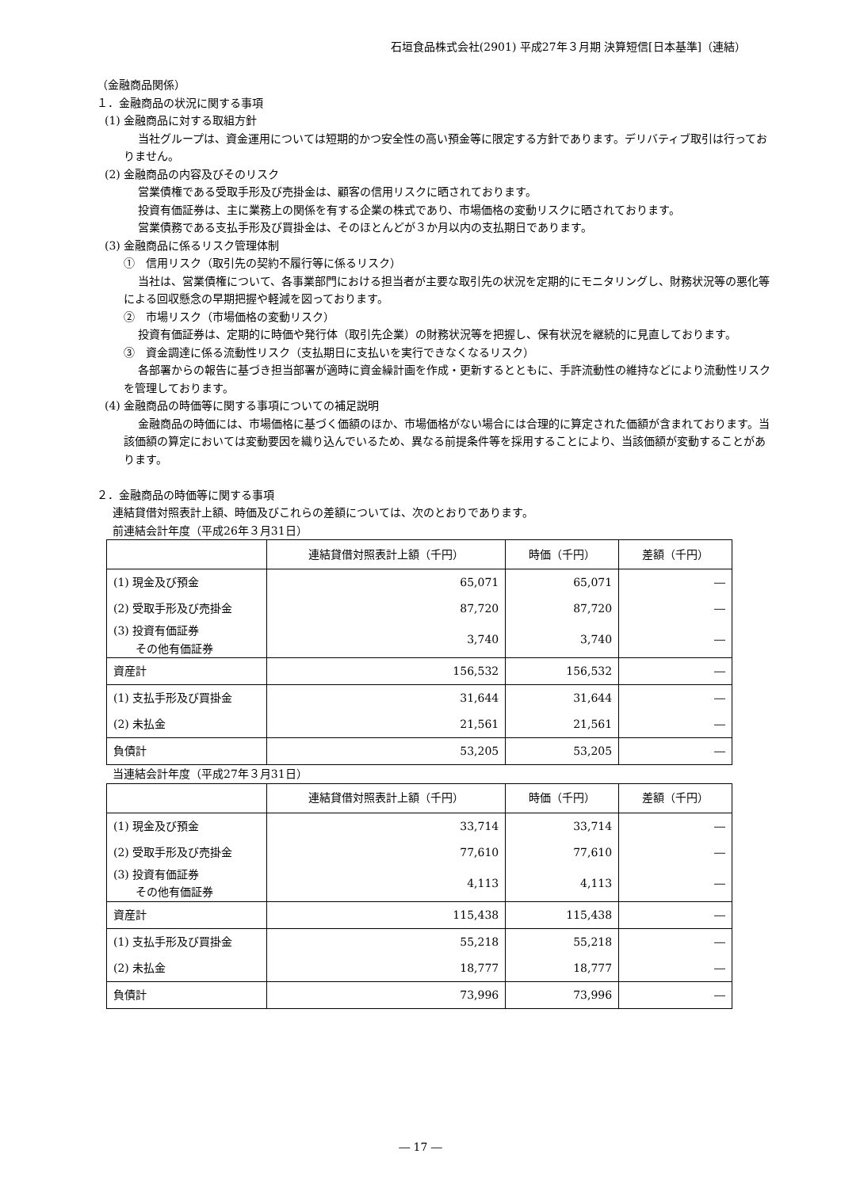石垣食品株式会社(2901) 平成27年３月期 決算短信[日本基準]（連結）
（金融商品関係）
１．金融商品の状況に関する事項
(1) 金融商品に対する取組方針
当社グループは、資金運用については短期的かつ安全性の高い預金等に限定する方針であります。デリバティブ取引は行っておりません。
(2) 金融商品の内容及びそのリスク
営業債権である受取手形及び売掛金は、顧客の信用リスクに晒されております。
投資有価証券は、主に業務上の関係を有する企業の株式であり、市場価格の変動リスクに晒されております。
営業債務である支払手形及び買掛金は、そのほとんどが３か月以内の支払期日であります。
(3) 金融商品に係るリスク管理体制
①　信用リスク（取引先の契約不履行等に係るリスク）
当社は、営業債権について、各事業部門における担当者が主要な取引先の状況を定期的にモニタリングし、財務状況等の悪化等による回収懸念の早期把握や軽減を図っております。
②　市場リスク（市場価格の変動リスク）
投資有価証券は、定期的に時価や発行体（取引先企業）の財務状況等を把握し、保有状況を継続的に見直しております。
③　資金調達に係る流動性リスク（支払期日に支払いを実行できなくなるリスク）
各部署からの報告に基づき担当部署が適時に資金繰計画を作成・更新するとともに、手許流動性の維持などにより流動性リスクを管理しております。
(4) 金融商品の時価等に関する事項についての補足説明
金融商品の時価には、市場価格に基づく価額のほか、市場価格がない場合には合理的に算定された価額が含まれております。当該価額の算定においては変動要因を織り込んでいるため、異なる前提条件等を採用することにより、当該価額が変動することがあります。
２．金融商品の時価等に関する事項
連結貸借対照表計上額、時価及びこれらの差額については、次のとおりであります。
前連結会計年度（平成26年３月31日）
| | 連結貸借対照表計上額（千円） | 時価（千円） | 差額（千円） |
| --- | --- | --- | --- |
| (1) 現金及び預金 | 65,071 | 65,071 | ― |
| (2) 受取手形及び売掛金 | 87,720 | 87,720 | ― |
| (3) 投資有価証券 その他有価証券 | 3,740 | 3,740 | ― |
| 資産計 | 156,532 | 156,532 | ― |
| (1) 支払手形及び買掛金 | 31,644 | 31,644 | ― |
| (2) 未払金 | 21,561 | 21,561 | ― |
| 負債計 | 53,205 | 53,205 | ― |
当連結会計年度（平成27年３月31日）
| | 連結貸借対照表計上額（千円） | 時価（千円） | 差額（千円） |
| --- | --- | --- | --- |
| (1) 現金及び預金 | 33,714 | 33,714 | ― |
| (2) 受取手形及び売掛金 | 77,610 | 77,610 | ― |
| (3) 投資有価証券 その他有価証券 | 4,113 | 4,113 | ― |
| 資産計 | 115,438 | 115,438 | ― |
| (1) 支払手形及び買掛金 | 55,218 | 55,218 | ― |
| (2) 未払金 | 18,777 | 18,777 | ― |
| 負債計 | 73,996 | 73,996 | ― |
― 17 ―